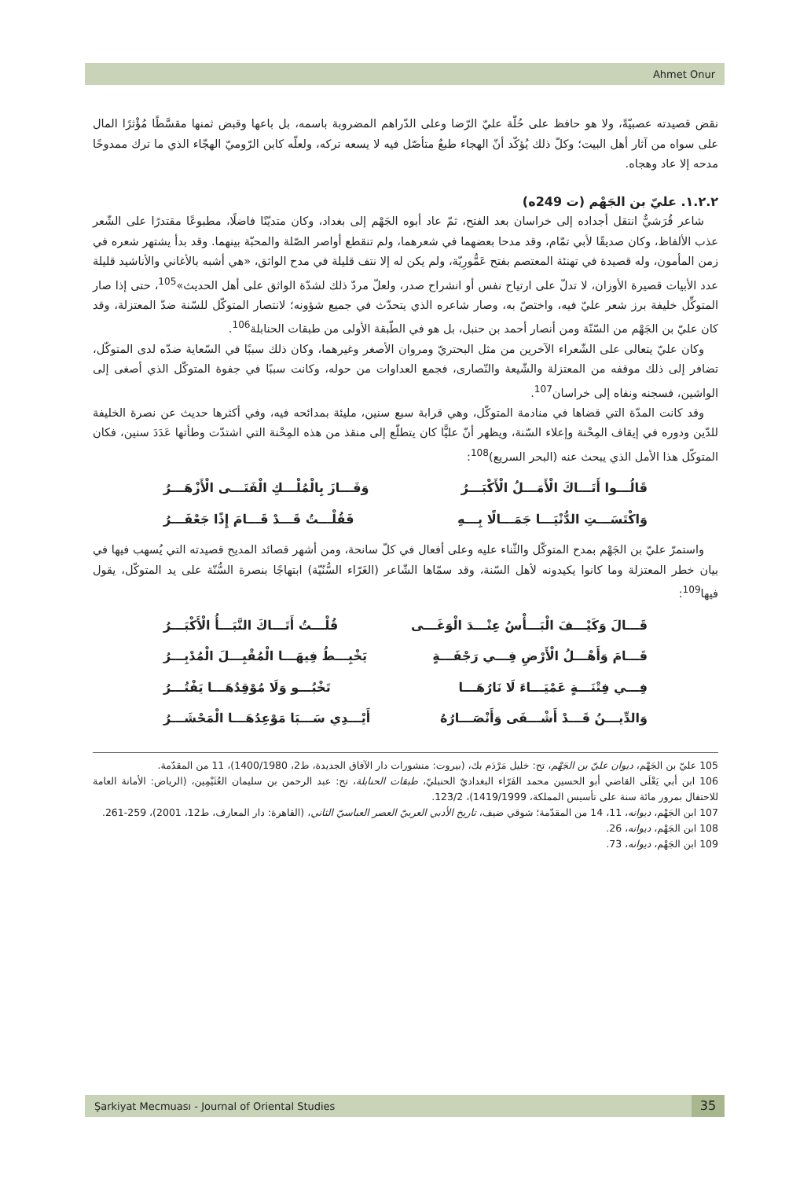Ahmet Onur
نقض قصيدته عصبيّةً، ولا هو حافظ على حُلّة عليّ الرّضا وعلى الدّراهم المضروبة باسمه، بل باعها وقبض ثمنها مقسَّطًا مُؤْثرًا المال على سواه من آثار أهل البيت؛ وكلّ ذلك يُؤكّد أنّ الهجاء طبعٌ متأصّل فيه لا يسعه تركه، ولعلّه كابن الرّوميّ الهجّاء الذي ما ترك ممدوحًا مدحه إلا عاد وهجاه.
١.٢.٢. عليّ بن الجَهْم (ت 249ه)
شاعر قُرَشيٌّ انتقل أجداده إلى خراسان بعد الفتح، ثمّ عاد أبوه الجَهْم إلى بغداد، وكان متديّنًا فاضلًا، مطبوعًا مقتدرًا على الشّعر عذب الألفاظ، وكان صديقًا لأبي تمّام، وقد مدحا بعضهما في شعرهما، ولم تنقطع أواصر الصّلة والمحبّة بينهما. وقد بدأ يشتهر شعره في زمن المأمون، وله قصيدة في تهنئة المعتصم بفتح عَمُّورِيّة، ولم يكن له إلا نتف قليلة في مدح الواثق، «هي أشبه بالأغاني والأناشيد قليلة عدد الأبيات قصيرة الأوزان، لا تدلّ على ارتياح نفس أو انشراح صدر، ولعلّ مردّ ذلك لشدّة الواثق على أهل الحديث»<sup>105</sup>، حتى إذا صار المتوكِّل خليفة برز شعر عليّ فيه، واختصّ به، وصار شاعره الذي يتحدّث في جميع شؤونه؛ لانتصار المتوكّل للسّنة ضدّ المعتزلة، وقد كان عليّ بن الجَهْم من السّنّة ومن أنصار أحمد بن حنبل، بل هو في الطّبقة الأولى من طبقات الحنابلة<sup>106</sup>.
وكان عليّ يتعالى على الشّعراء الآخرين من مثل البحتريّ ومروان الأصغر وغيرهما، وكان ذلك سببًا في السّعاية ضدّه لدى المتوكّل، تضافر إلى ذلك موقفه من المعتزلة والشّيعة والنّصارى، فجمع العداوات من حوله، وكانت سببًا في جفوة المتوكّل الذي أصغى إلى الواشين، فسجنه ونفاه إلى خراسان<sup>107</sup>.
وقد كانت المدّة التي قضاها في منادمة المتوكّل، وهي قرابة سبع سنين، مليئة بمدائحه فيه، وفي أكثرها حديث عن نصرة الخليفة للدّين ودوره في إيقاف المِحْنة وإعلاء السّنة، ويظهر أنّ عليًّا كان يتطلّع إلى منقذ من هذه المِحْنة التي اشتدّت وطأتها عَدَدَ سنين، فكان المتوكّل هذا الأمل الذي يبحث عنه (البحر السريع)<sup>108</sup>:
قَالُـــوا أَتَـــاكَ الْأَمَـــلُ الْأَكْبَـــرُ وَفَـــازَ بِالْمُلْـــكِ الْفَتَـــى الْأَزْهَـــرُ
وَاكْتَسَـــتِ الدُّنْيَـــا جَمَـــالًا بِـــهِ فَقُلْـــتُ قَـــدْ قَـــامَ إِذًا جَعْفَـــرُ
واستمرّ عليّ بن الجَهْم بمدح المتوكّل والثّناء عليه وعلى أفعال في كلّ سانحة، ومن أشهر قصائد المديح قصيدته التي يُسهب فيها في بيان خطر المعتزلة وما كانوا يكيدونه لأهل السّنة، وقد سمّاها الشّاعر (الغَرّاء السُّنّيّة) ابتهاجًا بنصرة السُّنّة على يد المتوكّل، يقول فيها<sup>109</sup>:
قَـــالَ وَكَيْـــفَ الْبَـــأْسُ عِنْـــدَ الْوَغَـــى قُلْـــتُ أَتَـــاكَ النَّبَـــأُ الْأَكْبَـــرُ
قَـــامَ وَأَهْـــلُ الْأَرْضِ فِـــي رَجْفَـــةٍ يَخْبِـــطُ فِيهَـــا الْمُقْبِـــلَ الْمُدْبِـــرُ
فِـــي فِتْنَـــةٍ عَمْيَـــاءَ لَا نَارُهَـــا تَخْبُـــو وَلَا مُوْقِدُهَـــا يَفْتُـــرُ
وَالدِّيـــنُ قَـــدْ أَشْـــفَى وَأَنْصَـــارُهُ أَيْـــدِي سَـــبَا مَوْعِدُهَـــا الْمَحْشَـــرُ
105 عليّ بن الجَهْم، ديوان عليّ بن الجَهْم، تح: خليل مَرْدَم بك، (بيروت: منشورات دار الآفاق الجديدة، ط2، 1400/1980)، 11 من المقدّمة.
106 ابن أبي يَعْلَى القاضي أبو الحسين محمد الفَرّاء البغداديّ الحنبليّ، طبقات الحنابلة، تح: عبد الرحمن بن سليمان العُثَيْمِين، (الرياض: الأمانة العامة للاحتفال بمرور مائة سنة على تأسيس المملكة، 1419/1999)، 123/2.
107 ابن الجَهْم، ديوانه، 11، 14 من المقدّمة؛ شوقي ضيف، تاريخ الأدبي العربيّ العصر العباسيّ الثاني، (القاهرة: دار المعارف، ط12، 2001)، 259-261.
108 ابن الجَهْم، ديوانه، 26.
109 ابن الجَهْم، ديوانه، 73.
Şarkiyat Mecmuası - Journal of Oriental Studies 35